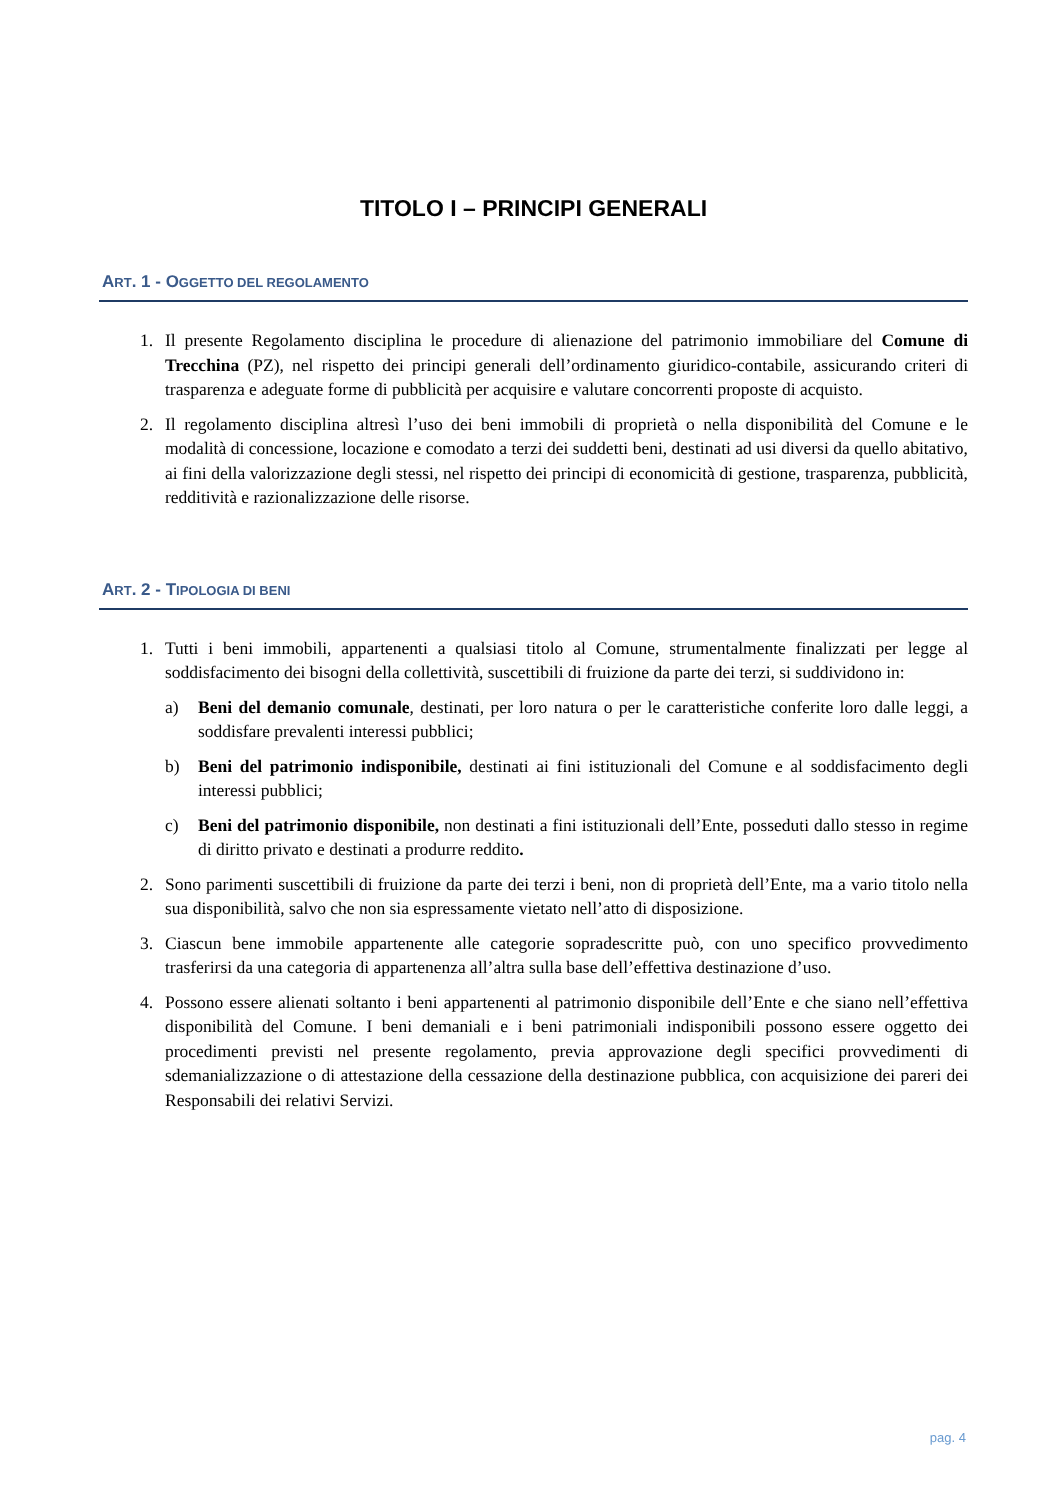TITOLO I – PRINCIPI GENERALI
ART. 1 - OGGETTO DEL REGOLAMENTO
1. Il presente Regolamento disciplina le procedure di alienazione del patrimonio immobiliare del Comune di Trecchina (PZ), nel rispetto dei principi generali dell’ordinamento giuridico-contabile, assicurando criteri di trasparenza e adeguate forme di pubblicità per acquisire e valutare concorrenti proposte di acquisto.
2. Il regolamento disciplina altresì l’uso dei beni immobili di proprietà o nella disponibilità del Comune e le modalità di concessione, locazione e comodato a terzi dei suddetti beni, destinati ad usi diversi da quello abitativo, ai fini della valorizzazione degli stessi, nel rispetto dei principi di economicità di gestione, trasparenza, pubblicità, redditività e razionalizzazione delle risorse.
ART. 2 - TIPOLOGIA DI BENI
1. Tutti i beni immobili, appartenenti a qualsiasi titolo al Comune, strumentalmente finalizzati per legge al soddisfacimento dei bisogni della collettività, suscettibili di fruizione da parte dei terzi, si suddividono in:
a) Beni del demanio comunale, destinati, per loro natura o per le caratteristiche conferite loro dalle leggi, a soddisfare prevalenti interessi pubblici;
b) Beni del patrimonio indisponibile, destinati ai fini istituzionali del Comune e al soddisfacimento degli interessi pubblici;
c) Beni del patrimonio disponibile, non destinati a fini istituzionali dell’Ente, posseduti dallo stesso in regime di diritto privato e destinati a produrre reddito.
2. Sono parimenti suscettibili di fruizione da parte dei terzi i beni, non di proprietà dell’Ente, ma a vario titolo nella sua disponibilità, salvo che non sia espressamente vietato nell’atto di disposizione.
3. Ciascun bene immobile appartenente alle categorie sopradescritte può, con uno specifico provvedimento trasferirsi da una categoria di appartenenza all’altra sulla base dell’effettiva destinazione d’uso.
4. Possono essere alienati soltanto i beni appartenenti al patrimonio disponibile dell’Ente e che siano nell’effettiva disponibilità del Comune. I beni demaniali e i beni patrimoniali indisponibili possono essere oggetto dei procedimenti previsti nel presente regolamento, previa approvazione degli specifici provvedimenti di sdemanializzazione o di attestazione della cessazione della destinazione pubblica, con acquisizione dei pareri dei Responsabili dei relativi Servizi.
pag. 4